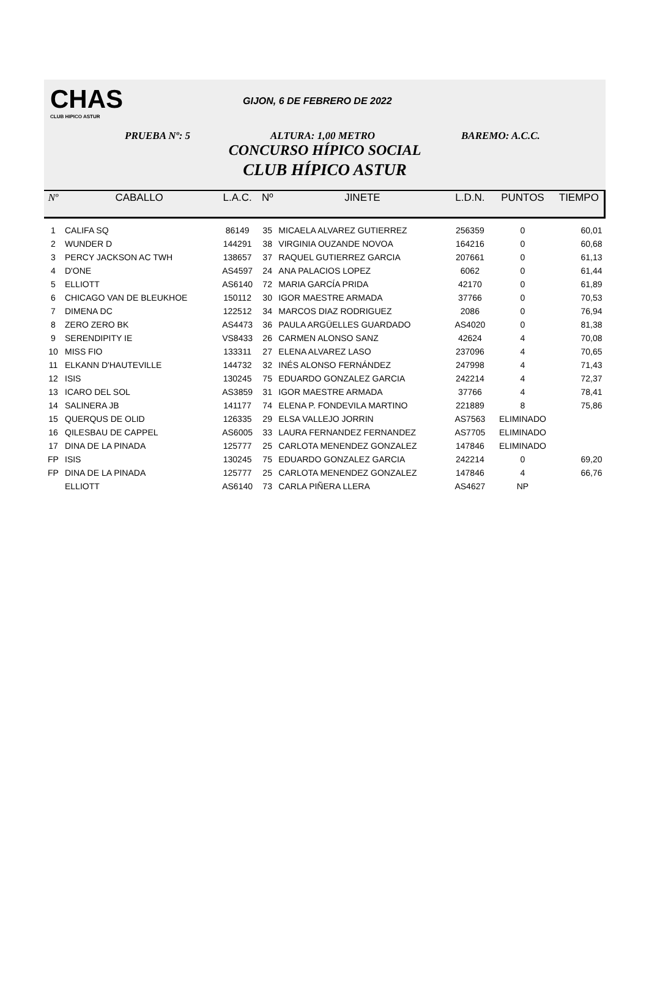CHAS
CLUB HIPICO ASTUR
GIJON, 6 DE FEBRERO DE 2022
PRUEBA Nº: 5 ALTURA: 1,00 METRO BAREMO: A.C.C.
CONCURSO HÍPICO SOCIAL
CLUB HÍPICO ASTUR
| Nº | CABALLO | L.A.C. | Nº | JINETE | L.D.N. | PUNTOS | TIEMPO |
| --- | --- | --- | --- | --- | --- | --- | --- |
| 1 | CALIFA SQ | 86149 | 35 | MICAELA ALVAREZ GUTIERREZ | 256359 | 0 | 60,01 |
| 2 | WUNDER D | 144291 | 38 | VIRGINIA OUZANDE NOVOA | 164216 | 0 | 60,68 |
| 3 | PERCY JACKSON AC TWH | 138657 | 37 | RAQUEL GUTIERREZ GARCIA | 207661 | 0 | 61,13 |
| 4 | D'ONE | AS4597 | 24 | ANA PALACIOS LOPEZ | 6062 | 0 | 61,44 |
| 5 | ELLIOTT | AS6140 | 72 | MARIA GARCÍA PRIDA | 42170 | 0 | 61,89 |
| 6 | CHICAGO VAN DE BLEUKHOE | 150112 | 30 | IGOR MAESTRE ARMADA | 37766 | 0 | 70,53 |
| 7 | DIMENA DC | 122512 | 34 | MARCOS DIAZ RODRIGUEZ | 2086 | 0 | 76,94 |
| 8 | ZERO ZERO BK | AS4473 | 36 | PAULA ARGÜELLES GUARDADO | AS4020 | 0 | 81,38 |
| 9 | SERENDIPITY IE | VS8433 | 26 | CARMEN ALONSO SANZ | 42624 | 4 | 70,08 |
| 10 | MISS FIO | 133311 | 27 | ELENA ALVAREZ LASO | 237096 | 4 | 70,65 |
| 11 | ELKANN D'HAUTEVILLE | 144732 | 32 | INÉS ALONSO FERNÁNDEZ | 247998 | 4 | 71,43 |
| 12 | ISIS | 130245 | 75 | EDUARDO GONZALEZ GARCIA | 242214 | 4 | 72,37 |
| 13 | ICARO DEL SOL | AS3859 | 31 | IGOR MAESTRE ARMADA | 37766 | 4 | 78,41 |
| 14 | SALINERA JB | 141177 | 74 | ELENA P. FONDEVILA MARTINO | 221889 | 8 | 75,86 |
| 15 | QUERQUS DE OLID | 126335 | 29 | ELSA VALLEJO JORRIN | AS7563 | ELIMINADO | |
| 16 | QILESBAU DE CAPPEL | AS6005 | 33 | LAURA FERNANDEZ FERNANDEZ | AS7705 | ELIMINADO | |
| 17 | DINA DE LA PINADA | 125777 | 25 | CARLOTA MENENDEZ GONZALEZ | 147846 | ELIMINADO | |
| FP | ISIS | 130245 | 75 | EDUARDO GONZALEZ GARCIA | 242214 | 0 | 69,20 |
| FP | DINA DE LA PINADA | 125777 | 25 | CARLOTA MENENDEZ GONZALEZ | 147846 | 4 | 66,76 |
| | ELLIOTT | AS6140 | 73 | CARLA PIÑERA LLERA | AS4627 | NP | |